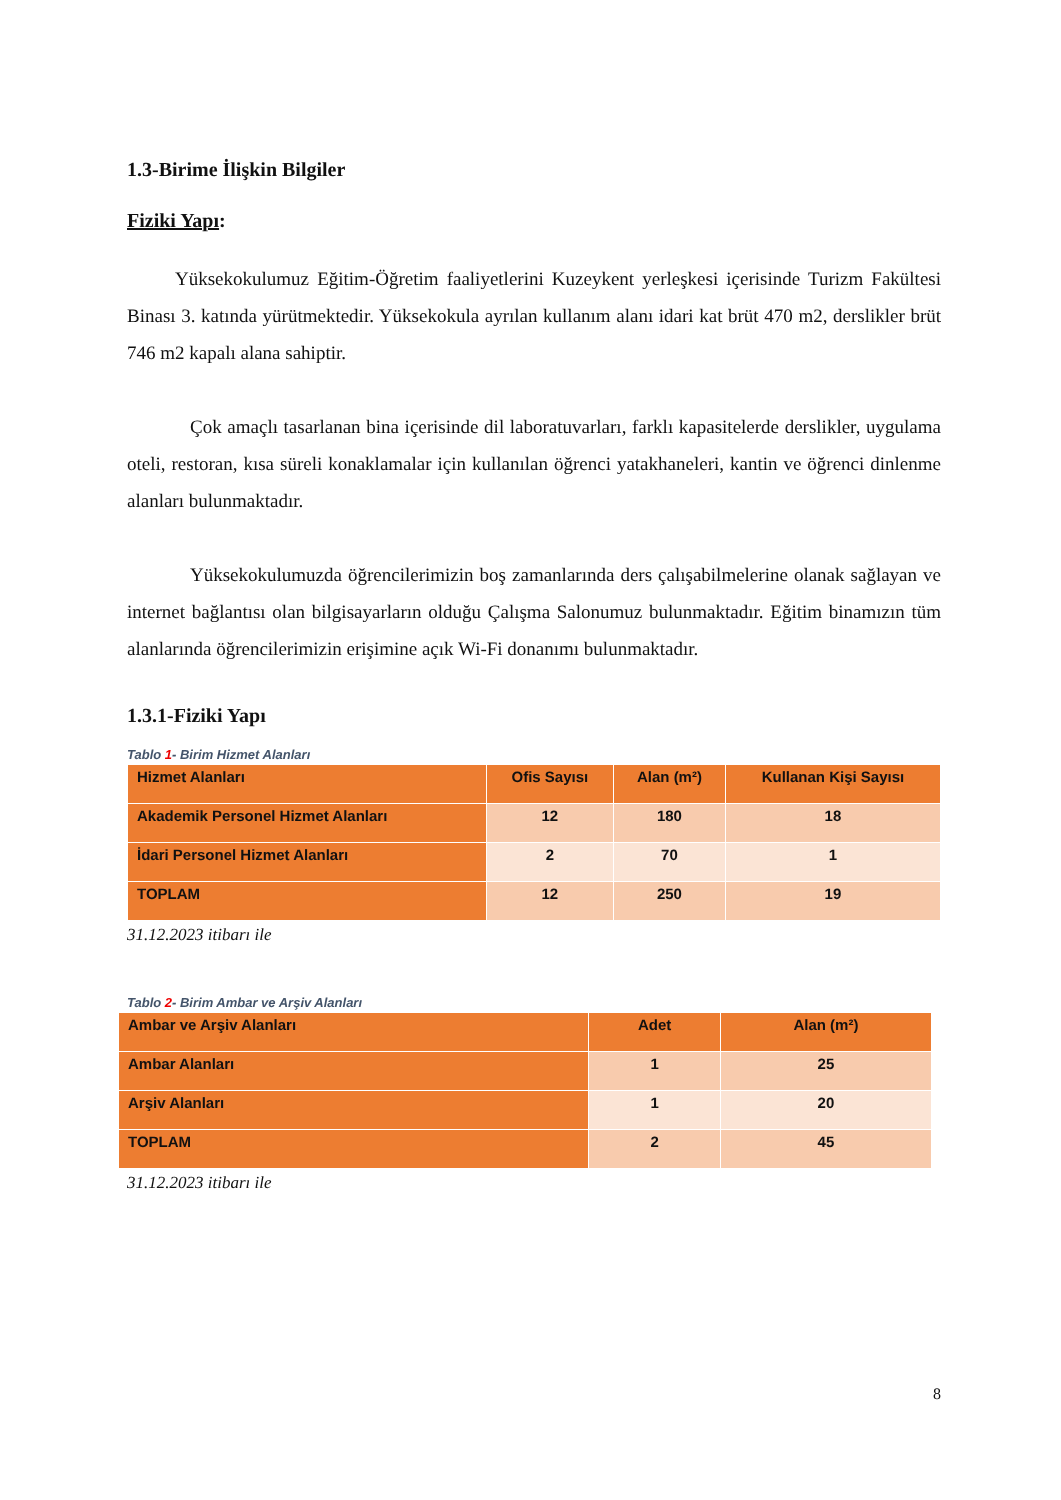1.3-Birime İlişkin Bilgiler
Fiziki Yapı:
Yüksekokulumuz Eğitim-Öğretim faaliyetlerini Kuzeykent yerleşkesi içerisinde Turizm Fakültesi Binası 3. katında yürütmektedir. Yüksekokula ayrılan kullanım alanı idari kat brüt 470 m2, derslikler brüt 746 m2 kapalı alana sahiptir.
Çok amaçlı tasarlanan bina içerisinde dil laboratuvarları, farklı kapasitelerde derslikler, uygulama oteli, restoran, kısa süreli konaklamalar için kullanılan öğrenci yatakhaneleri, kantin ve öğrenci dinlenme alanları bulunmaktadır.
Yüksekokulumuzda öğrencilerimizin boş zamanlarında ders çalışabilmelerine olanak sağlayan ve internet bağlantısı olan bilgisayarların olduğu Çalışma Salonumuz bulunmaktadır. Eğitim binamızın tüm alanlarında öğrencilerimizin erişimine açık Wi-Fi donanımı bulunmaktadır.
1.3.1-Fiziki Yapı
Tablo 1- Birim Hizmet Alanları
| Hizmet Alanları | Ofis Sayısı | Alan (m²) | Kullanan Kişi Sayısı |
| --- | --- | --- | --- |
| Akademik Personel Hizmet Alanları | 12 | 180 | 18 |
| İdari Personel Hizmet Alanları | 2 | 70 | 1 |
| TOPLAM | 12 | 250 | 19 |
31.12.2023 itibarı ile
Tablo 2- Birim Ambar ve Arşiv Alanları
| Ambar ve Arşiv Alanları | Adet | Alan (m²) |
| --- | --- | --- |
| Ambar Alanları | 1 | 25 |
| Arşiv Alanları | 1 | 20 |
| TOPLAM | 2 | 45 |
31.12.2023 itibarı ile
8